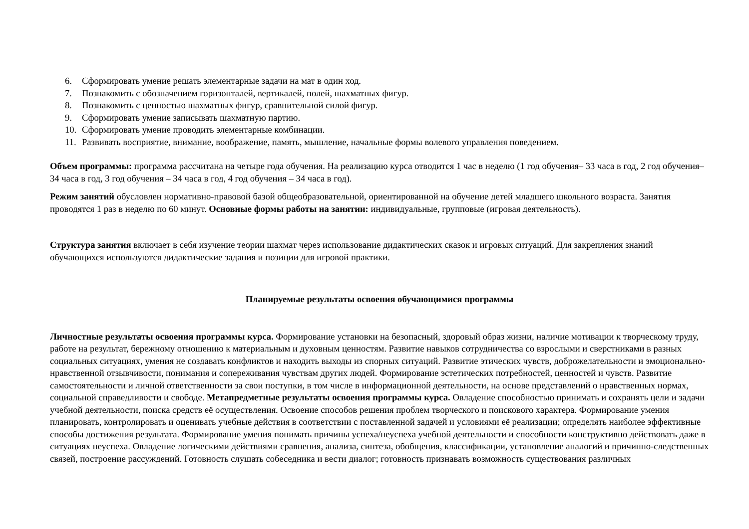6. Сформировать умение решать элементарные задачи на мат в один ход.
7. Познакомить с обозначением горизонталей, вертикалей, полей, шахматных фигур.
8. Познакомить с ценностью шахматных фигур, сравнительной силой фигур.
9. Сформировать умение записывать шахматную партию.
10. Сформировать умение проводить элементарные комбинации.
11. Развивать восприятие, внимание, воображение, память, мышление, начальные формы волевого управления поведением.
Объем программы: программа рассчитана на четыре года обучения. На реализацию курса отводится 1 час в неделю (1 год обучения– 33 часа в год, 2 год обучения– 34 часа в год, 3 год обучения – 34 часа в год, 4 год обучения – 34 часа в год).
Режим занятий обусловлен нормативно-правовой базой общеобразовательной, ориентированной на обучение детей младшего школьного возраста. Занятия проводятся 1 раз в неделю по 60 минут. Основные формы работы на занятии: индивидуальные, групповые (игровая деятельность).
Структура занятия включает в себя изучение теории шахмат через использование дидактических сказок и игровых ситуаций. Для закрепления знаний обучающихся используются дидактические задания и позиции для игровой практики.
Планируемые результаты освоения обучающимися программы
Личностные результаты освоения программы курса. Формирование установки на безопасный, здоровый образ жизни, наличие мотивации к творческому труду, работе на результат, бережному отношению к материальным и духовным ценностям. Развитие навыков сотрудничества со взрослыми и сверстниками в разных социальных ситуациях, умения не создавать конфликтов и находить выходы из спорных ситуаций. Развитие этических чувств, доброжелательности и эмоционально-нравственной отзывчивости, понимания и сопереживания чувствам других людей. Формирование эстетических потребностей, ценностей и чувств. Развитие самостоятельности и личной ответственности за свои поступки, в том числе в информационной деятельности, на основе представлений о нравственных нормах, социальной справедливости и свободе. Метапредметные результаты освоения программы курса. Овладение способностью принимать и сохранять цели и задачи учебной деятельности, поиска средств её осуществления. Освоение способов решения проблем творческого и поискового характера. Формирование умения планировать, контролировать и оценивать учебные действия в соответствии с поставленной задачей и условиями её реализации; определять наиболее эффективные способы достижения результата. Формирование умения понимать причины успеха/неуспеха учебной деятельности и способности конструктивно действовать даже в ситуациях неуспеха. Овладение логическими действиями сравнения, анализа, синтеза, обобщения, классификации, установление аналогий и причинно-следственных связей, построение рассуждений. Готовность слушать собеседника и вести диалог; готовность признавать возможность существования различных